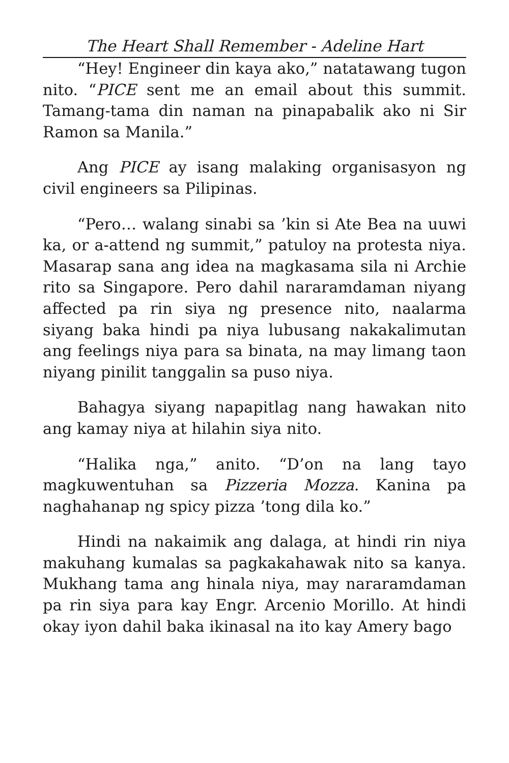The Heart Shall Remember - Adeline Hart
“Hey! Engineer din kaya ako,” natatawang tugon nito. “PICE sent me an email about this summit. Tamang-tama din naman na pinapabalik ako ni Sir Ramon sa Manila.”
Ang PICE ay isang malaking organisasyon ng civil engineers sa Pilipinas.
“Pero… walang sinabi sa ’kin si Ate Bea na uuwi ka, or a-attend ng summit,” patuloy na protesta niya. Masarap sana ang idea na magkasama sila ni Archie rito sa Singapore. Pero dahil nararamdaman niyang affected pa rin siya ng presence nito, naalarma siyang baka hindi pa niya lubusang nakakalimutan ang feelings niya para sa binata, na may limang taon niyang pinilit tanggalin sa puso niya.
Bahagya siyang napapitlag nang hawakan nito ang kamay niya at hilahin siya nito.
“Halika nga,” anito. “D’on na lang tayo magkuwentuhan sa Pizzeria Mozza. Kanina pa naghahanap ng spicy pizza ’tong dila ko.”
Hindi na nakaimik ang dalaga, at hindi rin niya makuhang kumalas sa pagkakahawak nito sa kanya. Mukhang tama ang hinala niya, may nararamdaman pa rin siya para kay Engr. Arcenio Morillo. At hindi okay iyon dahil baka ikinasal na ito kay Amery bago